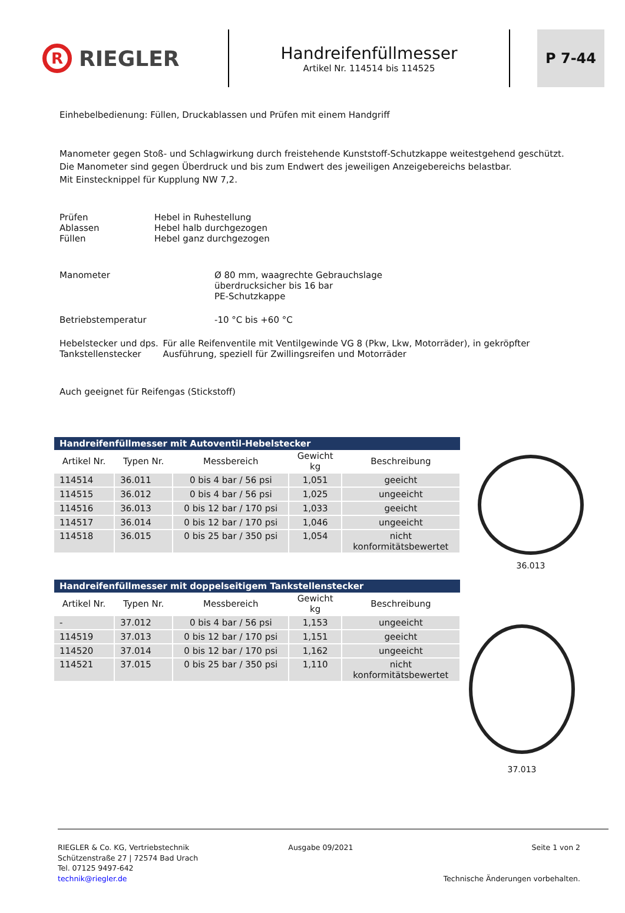R
RIEGLER
Handreifenfüllmesser
Artikel Nr. 114514 bis 114525
P 7-44
Einhebelbedienung: Füllen, Druckablassen und Prüfen mit einem Handgriff
Manometer gegen Stoß- und Schlagwirkung durch freistehende Kunststoff-Schutzkappe weitestgehend geschützt. Die Manometer sind gegen Überdruck und bis zum Endwert des jeweiligen Anzeigebereichs belastbar.
Mit Einstecknippel für Kupplung NW 7,2.
Prüfen Hebel in Ruhestellung
Ablassen Hebel halb durchgezogen
Füllen Hebel ganz durchgezogen
Manometer Ø 80 mm, waagrechte Gebrauchslage
überdrucksicher bis 16 bar
PE-Schutzkappe
Betriebstemperatur -10 °C bis +60 °C
Hebelstecker und dps.
Tankstellenstecker Für alle Reifenventile mit Ventilgewinde VG 8 (Pkw, Lkw, Motorräder), in gekröpfter Ausführung, speziell für Zwillingsreifen und Motorräder
Auch geeignet für Reifengas (Stickstoff)
| Handreifenfüllmesser mit Autoventil-Hebelstecker | | | | |
| --- | --- | --- | --- | --- |
| Artikel Nr. | Typen Nr. | Messbereich | Gewicht kg | Beschreibung |
| 114514 | 36.011 | 0 bis 4 bar / 56 psi | 1,051 | geeicht |
| 114515 | 36.012 | 0 bis 4 bar / 56 psi | 1,025 | ungeeicht |
| 114516 | 36.013 | 0 bis 12 bar / 170 psi | 1,033 | geeicht |
| 114517 | 36.014 | 0 bis 12 bar / 170 psi | 1,046 | ungeeicht |
| 114518 | 36.015 | 0 bis 25 bar / 350 psi | 1,054 | nicht konformitätsbewertet |
| Handreifenfüllmesser mit doppelseitigem Tankstellenstecker | | | | |
| --- | --- | --- | --- | --- |
| Artikel Nr. | Typen Nr. | Messbereich | Gewicht kg | Beschreibung |
| - | 37.012 | 0 bis 4 bar / 56 psi | 1,153 | ungeeicht |
| 114519 | 37.013 | 0 bis 12 bar / 170 psi | 1,151 | geeicht |
| 114520 | 37.014 | 0 bis 12 bar / 170 psi | 1,162 | ungeeicht |
| 114521 | 37.015 | 0 bis 25 bar / 350 psi | 1,110 | nicht konformitätsbewertet |
36.013
37.013
RIEGLER & Co. KG, Vertriebstechnik
Schützenstraße 27 | 72574 Bad Urach
Tel. 07125 9497-642
technik@riegler.de
Ausgabe 09/2021 Seite 1 von 2
Technische Änderungen vorbehalten.